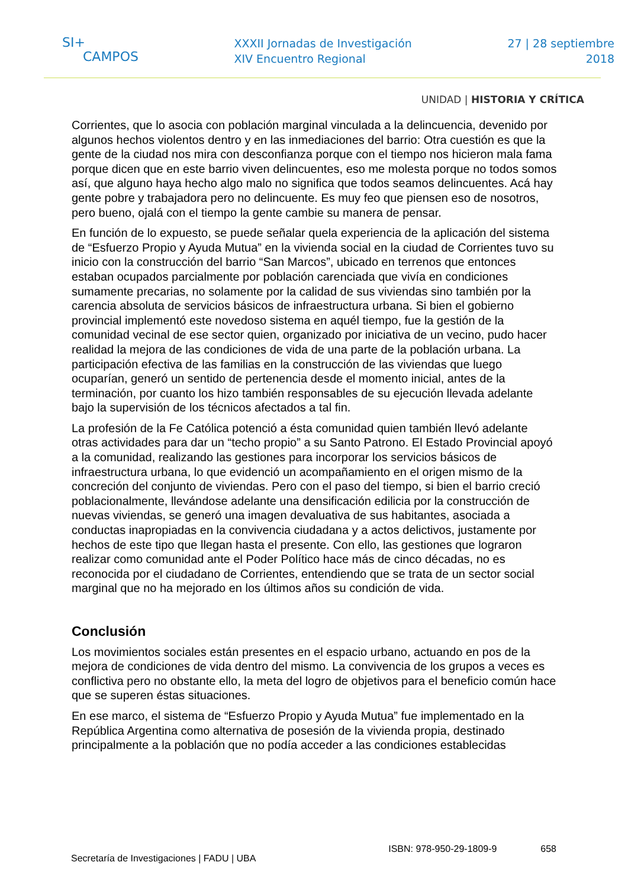SI+
CAMPOS
XXXII Jornadas de Investigación
XIV Encuentro Regional
27 | 28 septiembre
2018
UNIDAD | HISTORIA Y CRÍTICA
Corrientes, que lo asocia con población marginal vinculada a la delincuencia, devenido por algunos hechos violentos dentro y en las inmediaciones del barrio: Otra cuestión es que la gente de la ciudad nos mira con desconfianza porque con el tiempo nos hicieron mala fama porque dicen que en este barrio viven delincuentes, eso me molesta porque no todos somos así, que alguno haya hecho algo malo no significa que todos seamos delincuentes. Acá hay gente pobre y trabajadora pero no delincuente. Es muy feo que piensen eso de nosotros, pero bueno, ojalá con el tiempo la gente cambie su manera de pensar.
En función de lo expuesto, se puede señalar quela experiencia de la aplicación del sistema de “Esfuerzo Propio y Ayuda Mutua” en la vivienda social en la ciudad de Corrientes tuvo su inicio con la construcción del barrio “San Marcos”, ubicado en terrenos que entonces estaban ocupados parcialmente por población carenciada que vivía en condiciones sumamente precarias, no solamente por la calidad de sus viviendas sino también por la carencia absoluta de servicios básicos de infraestructura urbana. Si bien el gobierno provincial implementó este novedoso sistema en aquél tiempo, fue la gestión de la comunidad vecinal de ese sector quien, organizado por iniciativa de un vecino, pudo hacer realidad la mejora de las condiciones de vida de una parte de la población urbana. La participación efectiva de las familias en la construcción de las viviendas que luego ocuparían, generó un sentido de pertenencia desde el momento inicial, antes de la terminación, por cuanto los hizo también responsables de su ejecución llevada adelante bajo la supervisión de los técnicos afectados a tal fin.
La profesión de la Fe Católica potenció a ésta comunidad quien también llevó adelante otras actividades para dar un “techo propio” a su Santo Patrono. El Estado Provincial apoyó a la comunidad, realizando las gestiones para incorporar los servicios básicos de infraestructura urbana, lo que evidenció un acompañamiento en el origen mismo de la concreción del conjunto de viviendas. Pero con el paso del tiempo, si bien el barrio creció poblacionalmente, llevándose adelante una densificación edilicia por la construcción de nuevas viviendas, se generó una imagen devaluativa de sus habitantes, asociada a conductas inapropiadas en la convivencia ciudadana y a actos delictivos, justamente por hechos de este tipo que llegan hasta el presente. Con ello, las gestiones que lograron realizar como comunidad ante el Poder Político hace más de cinco décadas, no es reconocida por el ciudadano de Corrientes, entendiendo que se trata de un sector social marginal que no ha mejorado en los últimos años su condición de vida.
Conclusión
Los movimientos sociales están presentes en el espacio urbano, actuando en pos de la mejora de condiciones de vida dentro del mismo. La convivencia de los grupos a veces es conflictiva pero no obstante ello, la meta del logro de objetivos para el beneficio común hace que se superen éstas situaciones.
En ese marco, el sistema de “Esfuerzo Propio y Ayuda Mutua” fue implementado en la República Argentina como alternativa de posesión de la vivienda propia, destinado principalmente a la población que no podía acceder a las condiciones establecidas
Secretaría de Investigaciones | FADU | UBA ISBN: 978-950-29-1809-9 658